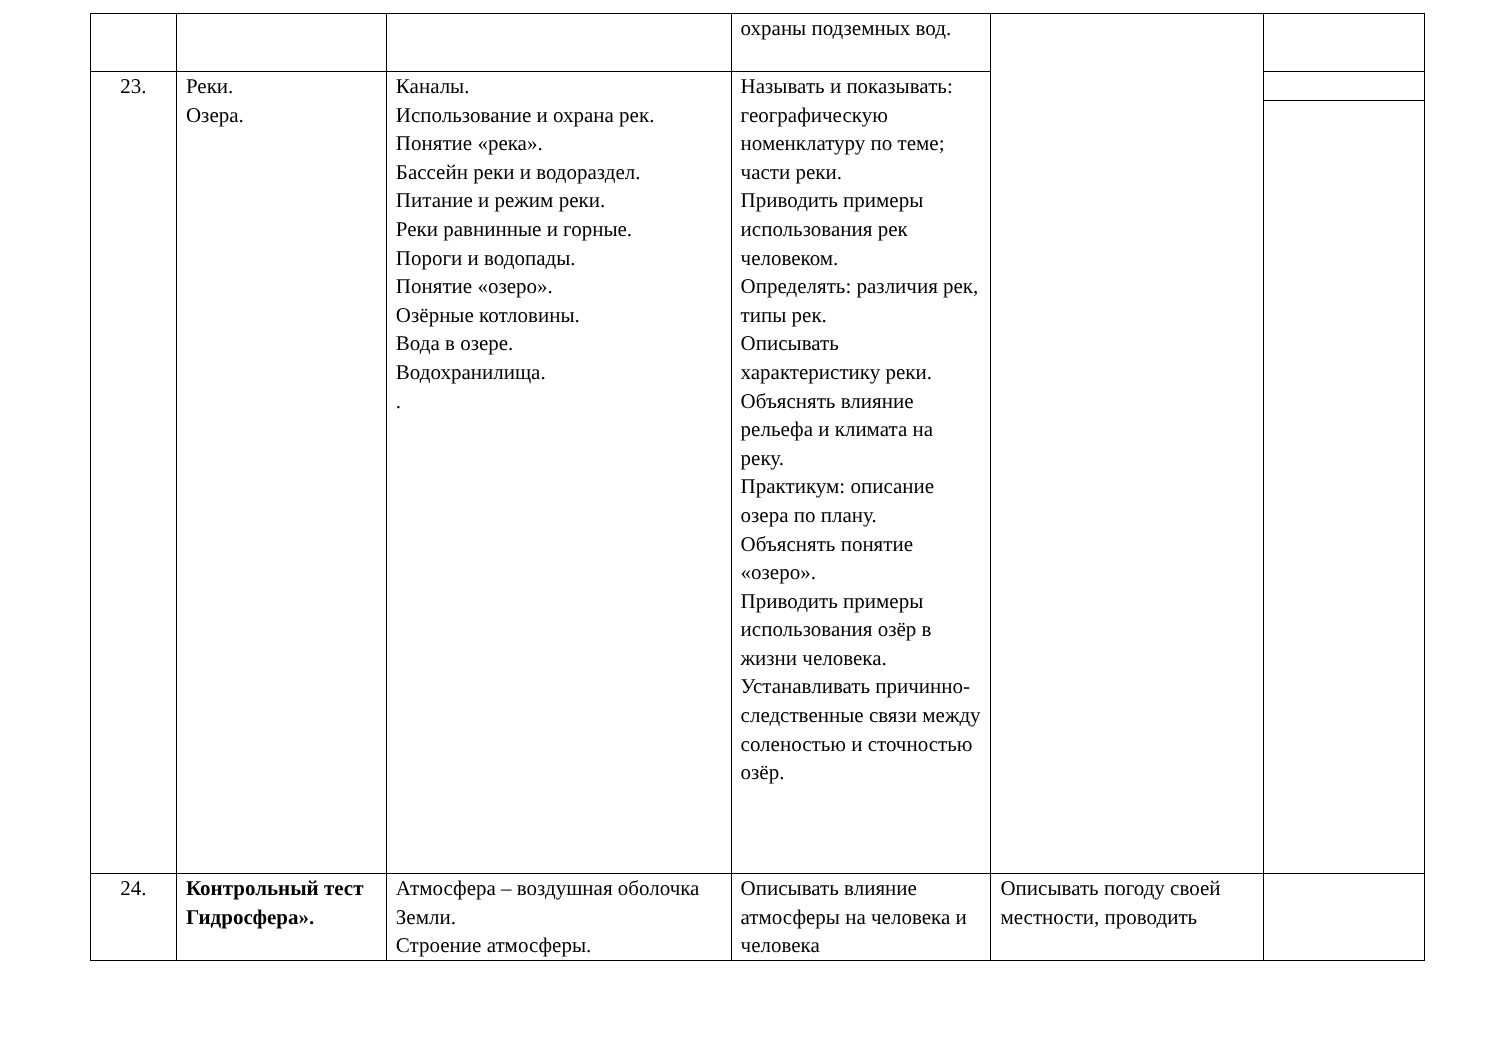| | | | охраны подземных вод. | | |
| 23. | Реки. Озера. | Каналы. Использование и охрана рек. Понятие «река». Бассейн реки и водораздел. Питание и режим реки. Реки равнинные и горные. Пороги и водопады. Понятие «озеро». Озёрные котловины. Вода в озере. Водохранилища. . | Называть и показывать: географическую номенклатуру по теме; части реки. Приводить примеры использования рек человеком. Определять: различия рек, типы рек. Описывать характеристику реки. Объяснять влияние рельефа и климата на реку. Практикум: описание озера по плану. Объяснять понятие «озеро». Приводить примеры использования озёр в жизни человека. Устанавливать причинно-следственные связи между соленостью и сточностью озёр. | | |
| 24. | Контрольный тест Гидросфера». | Атмосфера – воздушная оболочка Земли. Строение атмосферы. | Описывать влияние атмосферы на человека и человека | Описывать погоду своей местности, проводить | |